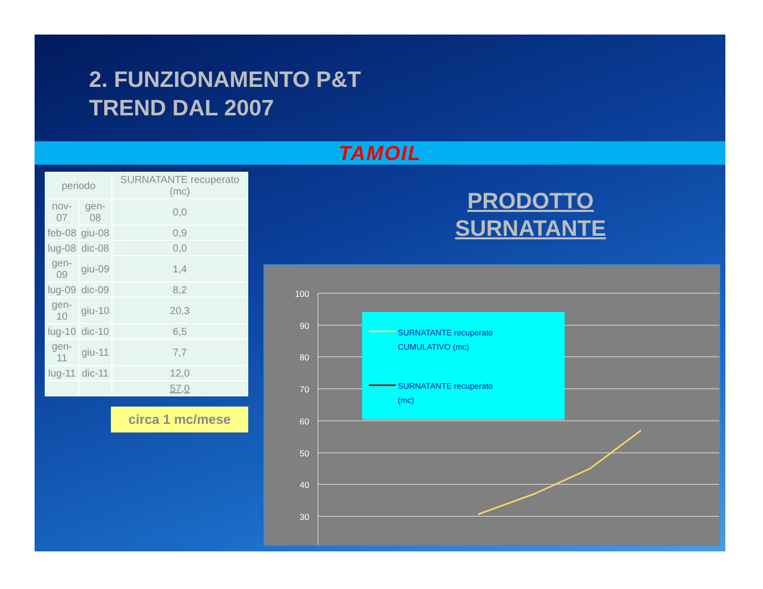2. FUNZIONAMENTO P&T
TREND DAL 2007
TAMOIL
| periodo | | SURNATANTE recuperato (mc) |
| --- | --- | --- |
| nov-07 | gen-08 | 0,0 |
| feb-08 | giu-08 | 0,9 |
| lug-08 | dic-08 | 0,0 |
| gen-09 | giu-09 | 1,4 |
| lug-09 | dic-09 | 8,2 |
| gen-10 | giu-10 | 20,3 |
| lug-10 | dic-10 | 6,5 |
| gen-11 | giu-11 | 7,7 |
| lug-11 | dic-11 | 12,0 |
| | | 57,0 |
circa 1 mc/mese
PRODOTTO
SURNATANTE
100
90
80
70
60
50
40
30
SURNATANTE recuperato
CUMULATIVO (mc)
SURNATANTE recuperato
(mc)